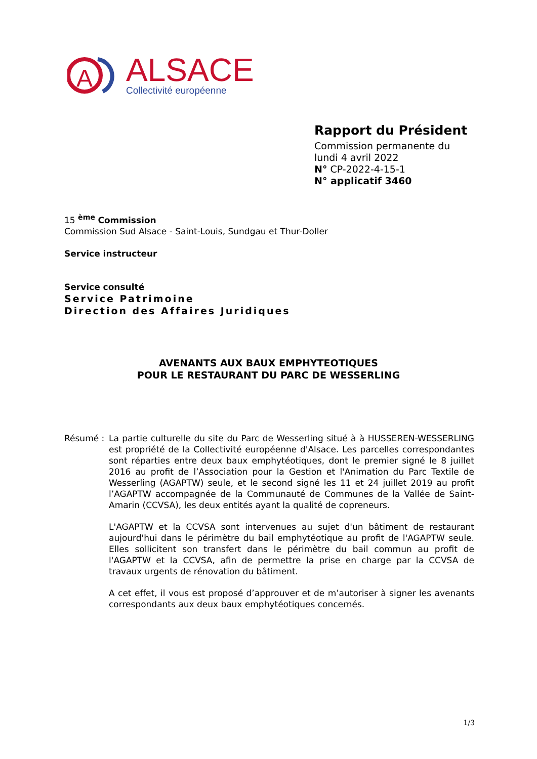A
ALSACE
Collectivité européenne
Rapport du Président
Commission permanente du
lundi 4 avril 2022
N° CP-2022-4-15-1
N° applicatif 3460
15 <sup>ème</sup> Commission
Commission Sud Alsace - Saint-Louis, Sundgau et Thur-Doller
Service instructeur
Service consulté
Service Patrimoine
Direction des Affaires Juridiques
AVENANTS AUX BAUX EMPHYTEOTIQUES
POUR LE RESTAURANT DU PARC DE WESSERLING
Résumé : La partie culturelle du site du Parc de Wesserling situé à à HUSSEREN-WESSERLING est propriété de la Collectivité européenne d'Alsace. Les parcelles correspondantes sont réparties entre deux baux emphytéotiques, dont le premier signé le 8 juillet 2016 au profit de l’Association pour la Gestion et l'Animation du Parc Textile de Wesserling (AGAPTW) seule, et le second signé les 11 et 24 juillet 2019 au profit l’AGAPTW accompagnée de la Communauté de Communes de la Vallée de Saint-Amarin (CCVSA), les deux entités ayant la qualité de copreneurs.
L'AGAPTW et la CCVSA sont intervenues au sujet d'un bâtiment de restaurant aujourd'hui dans le périmètre du bail emphytéotique au profit de l'AGAPTW seule. Elles sollicitent son transfert dans le périmètre du bail commun au profit de l'AGAPTW et la CCVSA, afin de permettre la prise en charge par la CCVSA de travaux urgents de rénovation du bâtiment.
A cet effet, il vous est proposé d’approuver et de m’autoriser à signer les avenants correspondants aux deux baux emphytéotiques concernés.
1/3